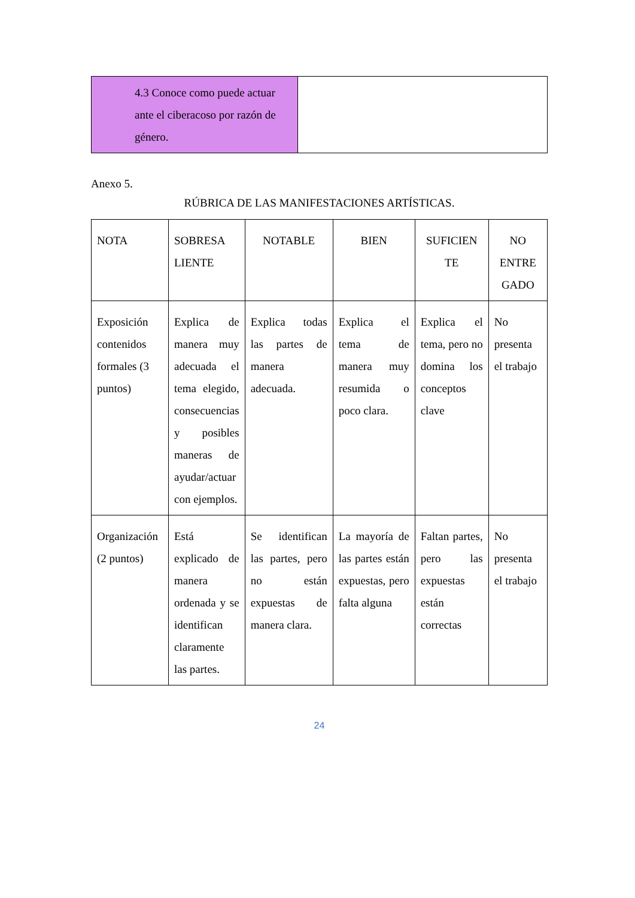| 4.3 Conoce como puede actuar ante el ciberacoso por razón de género. | |
Anexo 5.
RÚBRICA DE LAS MANIFESTACIONES ARTÍSTICAS.
| NOTA | SOBRESA LIENTE | NOTABLE | BIEN | SUFICIEN TE | NO ENTRE GADO |
| --- | --- | --- | --- | --- | --- |
| Exposición contenidos formales (3 puntos) | Explica de manera muy adecuada el tema elegido, consecuencias y posibles maneras de ayudar/actuar con ejemplos. | Explica todas las partes de manera adecuada. | Explica el tema de manera muy resumida o poco clara. | Explica el tema, pero no domina los conceptos clave | No presenta el trabajo |
| Organización (2 puntos) | Está explicado de manera ordenada y se identifican claramente las partes. | Se identifican las partes, pero no están expuestas de manera clara. | La mayoría de las partes están expuestas, pero falta alguna | Faltan partes, pero las expuestas están correctas | No presenta el trabajo |
24